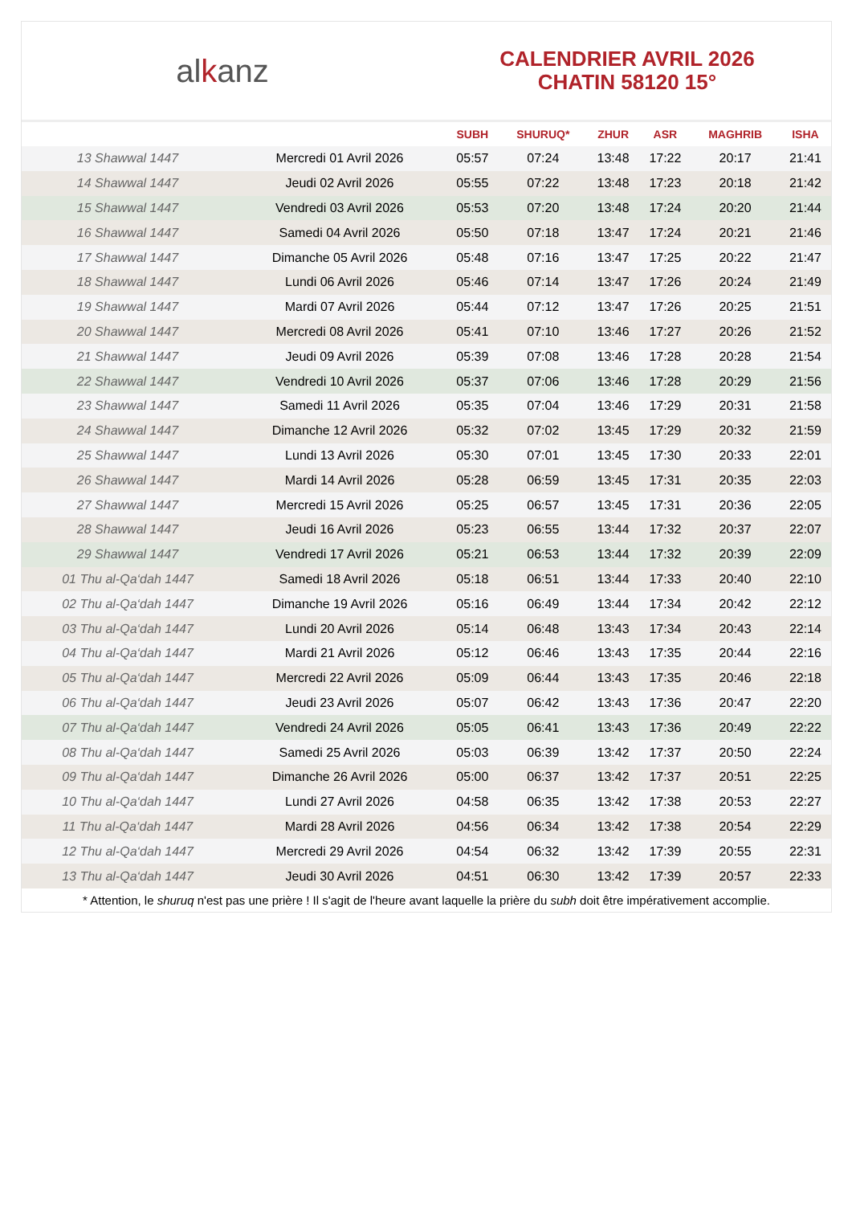al k anz
CALENDRIER AVRIL 2026
CHATIN 58120 15°
| | | SUBH | SHURUQ* | ZHUR | ASR | MAGHRIB | ISHA |
| --- | --- | --- | --- | --- | --- | --- | --- |
| 13 Shawwal 1447 | Mercredi 01 Avril 2026 | 05:57 | 07:24 | 13:48 | 17:22 | 20:17 | 21:41 |
| 14 Shawwal 1447 | Jeudi 02 Avril 2026 | 05:55 | 07:22 | 13:48 | 17:23 | 20:18 | 21:42 |
| 15 Shawwal 1447 | Vendredi 03 Avril 2026 | 05:53 | 07:20 | 13:48 | 17:24 | 20:20 | 21:44 |
| 16 Shawwal 1447 | Samedi 04 Avril 2026 | 05:50 | 07:18 | 13:47 | 17:24 | 20:21 | 21:46 |
| 17 Shawwal 1447 | Dimanche 05 Avril 2026 | 05:48 | 07:16 | 13:47 | 17:25 | 20:22 | 21:47 |
| 18 Shawwal 1447 | Lundi 06 Avril 2026 | 05:46 | 07:14 | 13:47 | 17:26 | 20:24 | 21:49 |
| 19 Shawwal 1447 | Mardi 07 Avril 2026 | 05:44 | 07:12 | 13:47 | 17:26 | 20:25 | 21:51 |
| 20 Shawwal 1447 | Mercredi 08 Avril 2026 | 05:41 | 07:10 | 13:46 | 17:27 | 20:26 | 21:52 |
| 21 Shawwal 1447 | Jeudi 09 Avril 2026 | 05:39 | 07:08 | 13:46 | 17:28 | 20:28 | 21:54 |
| 22 Shawwal 1447 | Vendredi 10 Avril 2026 | 05:37 | 07:06 | 13:46 | 17:28 | 20:29 | 21:56 |
| 23 Shawwal 1447 | Samedi 11 Avril 2026 | 05:35 | 07:04 | 13:46 | 17:29 | 20:31 | 21:58 |
| 24 Shawwal 1447 | Dimanche 12 Avril 2026 | 05:32 | 07:02 | 13:45 | 17:29 | 20:32 | 21:59 |
| 25 Shawwal 1447 | Lundi 13 Avril 2026 | 05:30 | 07:01 | 13:45 | 17:30 | 20:33 | 22:01 |
| 26 Shawwal 1447 | Mardi 14 Avril 2026 | 05:28 | 06:59 | 13:45 | 17:31 | 20:35 | 22:03 |
| 27 Shawwal 1447 | Mercredi 15 Avril 2026 | 05:25 | 06:57 | 13:45 | 17:31 | 20:36 | 22:05 |
| 28 Shawwal 1447 | Jeudi 16 Avril 2026 | 05:23 | 06:55 | 13:44 | 17:32 | 20:37 | 22:07 |
| 29 Shawwal 1447 | Vendredi 17 Avril 2026 | 05:21 | 06:53 | 13:44 | 17:32 | 20:39 | 22:09 |
| 01 Thu al-Qa‘dah 1447 | Samedi 18 Avril 2026 | 05:18 | 06:51 | 13:44 | 17:33 | 20:40 | 22:10 |
| 02 Thu al-Qa‘dah 1447 | Dimanche 19 Avril 2026 | 05:16 | 06:49 | 13:44 | 17:34 | 20:42 | 22:12 |
| 03 Thu al-Qa‘dah 1447 | Lundi 20 Avril 2026 | 05:14 | 06:48 | 13:43 | 17:34 | 20:43 | 22:14 |
| 04 Thu al-Qa‘dah 1447 | Mardi 21 Avril 2026 | 05:12 | 06:46 | 13:43 | 17:35 | 20:44 | 22:16 |
| 05 Thu al-Qa‘dah 1447 | Mercredi 22 Avril 2026 | 05:09 | 06:44 | 13:43 | 17:35 | 20:46 | 22:18 |
| 06 Thu al-Qa‘dah 1447 | Jeudi 23 Avril 2026 | 05:07 | 06:42 | 13:43 | 17:36 | 20:47 | 22:20 |
| 07 Thu al-Qa‘dah 1447 | Vendredi 24 Avril 2026 | 05:05 | 06:41 | 13:43 | 17:36 | 20:49 | 22:22 |
| 08 Thu al-Qa‘dah 1447 | Samedi 25 Avril 2026 | 05:03 | 06:39 | 13:42 | 17:37 | 20:50 | 22:24 |
| 09 Thu al-Qa‘dah 1447 | Dimanche 26 Avril 2026 | 05:00 | 06:37 | 13:42 | 17:37 | 20:51 | 22:25 |
| 10 Thu al-Qa‘dah 1447 | Lundi 27 Avril 2026 | 04:58 | 06:35 | 13:42 | 17:38 | 20:53 | 22:27 |
| 11 Thu al-Qa‘dah 1447 | Mardi 28 Avril 2026 | 04:56 | 06:34 | 13:42 | 17:38 | 20:54 | 22:29 |
| 12 Thu al-Qa‘dah 1447 | Mercredi 29 Avril 2026 | 04:54 | 06:32 | 13:42 | 17:39 | 20:55 | 22:31 |
| 13 Thu al-Qa‘dah 1447 | Jeudi 30 Avril 2026 | 04:51 | 06:30 | 13:42 | 17:39 | 20:57 | 22:33 |
* Attention, le shuruq n'est pas une prière ! Il s'agit de l'heure avant laquelle la prière du subh doit être impérativement accomplie.